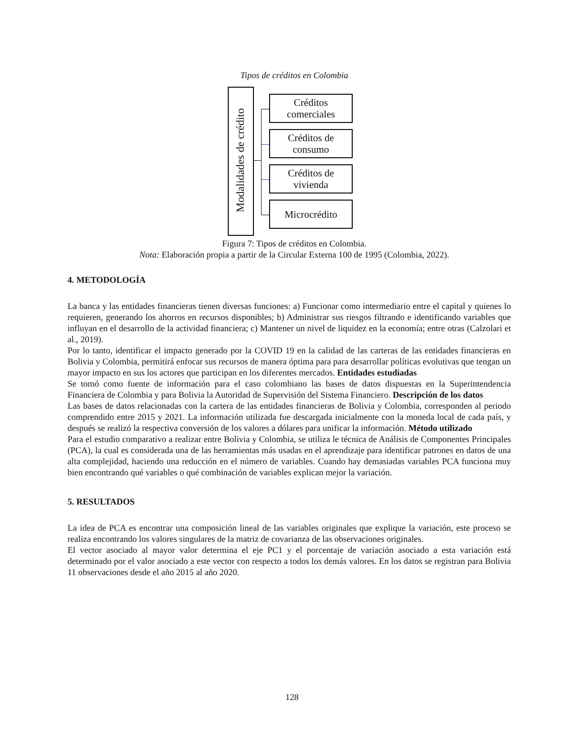Tipos de créditos en Colombia
Modalidades de crédito
Créditos
comerciales
Créditos de
consumo
Créditos de
vivienda
Microcrédito
Figura 7: Tipos de créditos en Colombia.
Nota: Elaboración propia a partir de la Circular Externa 100 de 1995 (Colombia, 2022).
4. METODOLOGÍA
La banca y las entidades financieras tienen diversas funciones: a) Funcionar como intermediario entre el capital y quienes lo requieren, generando los ahorros en recursos disponibles; b) Administrar sus riesgos filtrando e identificando variables que influyan en el desarrollo de la actividad financiera; c) Mantener un nivel de liquidez en la economía; entre otras (Calzolari et al., 2019).
Por lo tanto, identificar el impacto generado por la COVID 19 en la calidad de las carteras de las entidades financieras en Bolivia y Colombia, permitirá enfocar sus recursos de manera óptima para para desarrollar políticas evolutivas que tengan un mayor impacto en sus los actores que participan en los diferentes mercados. Entidades estudiadas
Se tomó como fuente de información para el caso colombiano las bases de datos dispuestas en la Superintendencia Financiera de Colombia y para Bolivia la Autoridad de Supervisión del Sistema Financiero. Descripción de los datos
Las bases de datos relacionadas con la cartera de las entidades financieras de Bolivia y Colombia, corresponden al periodo comprendido entre 2015 y 2021. La información utilizada fue descargada inicialmente con la moneda local de cada país, y después se realizó la respectiva conversión de los valores a dólares para unificar la información. Método utilizado
Para el estudio comparativo a realizar entre Bolivia y Colombia, se utiliza le técnica de Análisis de Componentes Principales (PCA), la cual es considerada una de las herramientas más usadas en el aprendizaje para identificar patrones en datos de una alta complejidad, haciendo una reducción en el número de variables. Cuando hay demasiadas variables PCA funciona muy bien encontrando qué variables o qué combinación de variables explican mejor la variación.
5. RESULTADOS
La idea de PCA es encontrar una composición lineal de las variables originales que explique la variación, este proceso se realiza encontrando los valores singulares de la matriz de covarianza de las observaciones originales.
El vector asociado al mayor valor determina el eje PC1 y el porcentaje de variación asociado a esta variación está determinado por el valor asociado a este vector con respecto a todos los demás valores. En los datos se registran para Bolivia 11 observaciones desde el año 2015 al año 2020.
128